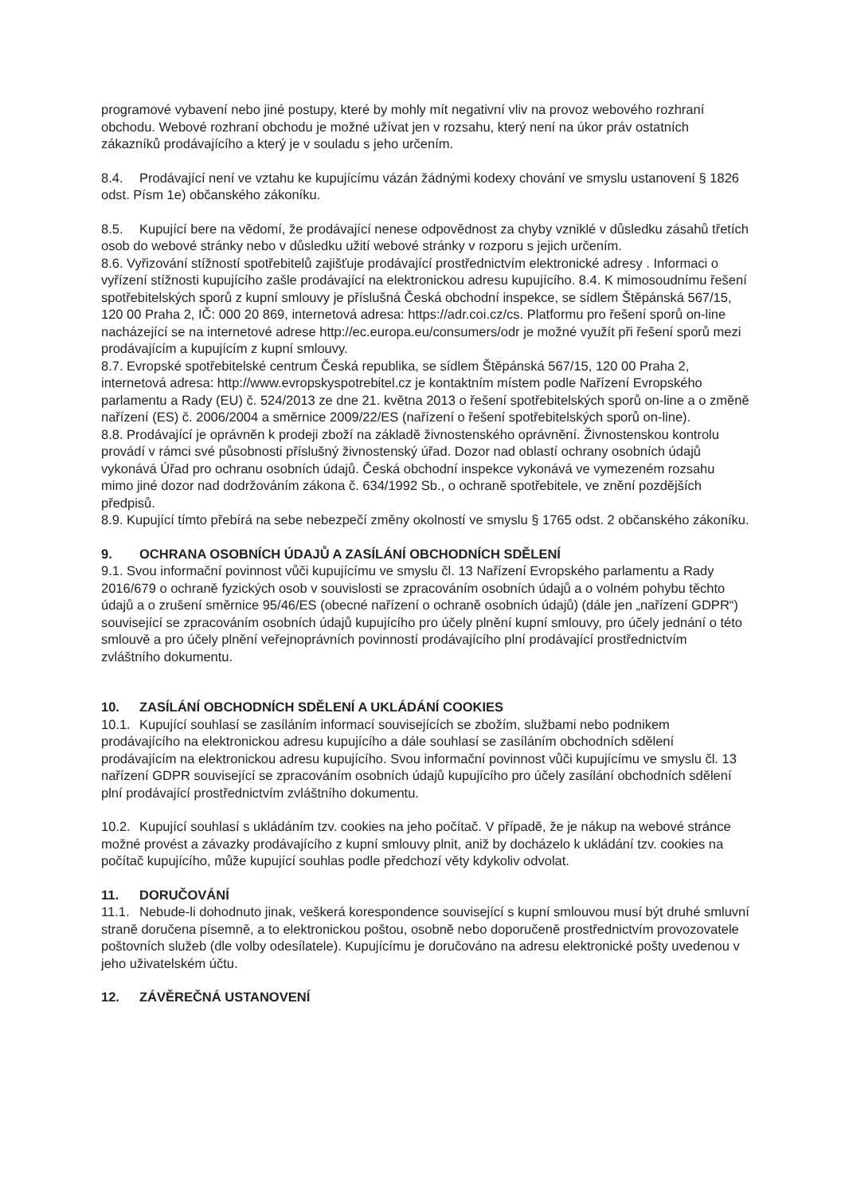programové vybavení nebo jiné postupy, které by mohly mít negativní vliv na provoz webového rozhraní obchodu. Webové rozhraní obchodu je možné užívat jen v rozsahu, který není na úkor práv ostatních zákazníků prodávajícího a který je v souladu s jeho určením.
8.4. Prodávající není ve vztahu ke kupujícímu vázán žádnými kodexy chování ve smyslu ustanovení § 1826 odst. Písm 1e) občanského zákoníku.
8.5. Kupující bere na vědomí, že prodávající nenese odpovědnost za chyby vzniklé v důsledku zásahů třetích osob do webové stránky nebo v důsledku užití webové stránky v rozporu s jejich určením.
8.6. Vyřizování stížností spotřebitelů zajišťuje prodávající prostřednictvím elektronické adresy . Informaci o vyřízení stížnosti kupujícího zašle prodávající na elektronickou adresu kupujícího. 8.4. K mimosoudnímu řešení spotřebitelských sporů z kupní smlouvy je příslušná Česká obchodní inspekce, se sídlem Štěpánská 567/15, 120 00 Praha 2, IČ: 000 20 869, internetová adresa: https://adr.coi.cz/cs. Platformu pro řešení sporů on-line nacházející se na internetové adrese http://ec.europa.eu/consumers/odr je možné využít při řešení sporů mezi prodávajícím a kupujícím z kupní smlouvy.
8.7. Evropské spotřebitelské centrum Česká republika, se sídlem Štěpánská 567/15, 120 00 Praha 2, internetová adresa: http://www.evropskyspotrebitel.cz je kontaktním místem podle Nařízení Evropského parlamentu a Rady (EU) č. 524/2013 ze dne 21. května 2013 o řešení spotřebitelských sporů on-line a o změně nařízení (ES) č. 2006/2004 a směrnice 2009/22/ES (nařízení o řešení spotřebitelských sporů on-line).
8.8. Prodávající je oprávněn k prodeji zboží na základě živnostenského oprávnění. Živnostenskou kontrolu provádí v rámci své působnosti příslušný živnostenský úřad. Dozor nad oblastí ochrany osobních údajů vykonává Úřad pro ochranu osobních údajů. Česká obchodní inspekce vykonává ve vymezeném rozsahu mimo jiné dozor nad dodržováním zákona č. 634/1992 Sb., o ochraně spotřebitele, ve znění pozdějších předpisů.
8.9. Kupující tímto přebírá na sebe nebezpečí změny okolností ve smyslu § 1765 odst. 2 občanského zákoníku.
9. OCHRANA OSOBNÍCH ÚDAJŮ A ZASÍLÁNÍ OBCHODNÍCH SDĚLENÍ
9.1. Svou informační povinnost vůči kupujícímu ve smyslu čl. 13 Nařízení Evropského parlamentu a Rady 2016/679 o ochraně fyzických osob v souvislosti se zpracováním osobních údajů a o volném pohybu těchto údajů a o zrušení směrnice 95/46/ES (obecné nařízení o ochraně osobních údajů) (dále jen „nařízení GDPR“) související se zpracováním osobních údajů kupujícího pro účely plnění kupní smlouvy, pro účely jednání o této smlouvě a pro účely plnění veřejnoprávních povinností prodávajícího plní prodávající prostřednictvím zvláštního dokumentu.
10. ZASÍLÁNÍ OBCHODNÍCH SDĚLENÍ A UKLÁDÁNÍ COOKIES
10.1. Kupující souhlasí se zasíláním informací souvisejících se zbožím, službami nebo podnikem prodávajícího na elektronickou adresu kupujícího a dále souhlasí se zasíláním obchodních sdělení prodávajícím na elektronickou adresu kupujícího. Svou informační povinnost vůči kupujícímu ve smyslu čl. 13 nařízení GDPR související se zpracováním osobních údajů kupujícího pro účely zasílání obchodních sdělení plní prodávající prostřednictvím zvláštního dokumentu.
10.2. Kupující souhlasí s ukládáním tzv. cookies na jeho počítač. V případě, že je nákup na webové stránce možné provést a závazky prodávajícího z kupní smlouvy plnit, aniž by docházelo k ukládání tzv. cookies na počítač kupujícího, může kupující souhlas podle předchozí věty kdykoliv odvolat.
11. DORUČOVÁNÍ
11.1. Nebude-li dohodnuto jinak, veškerá korespondence související s kupní smlouvou musí být druhé smluvní straně doručena písemně, a to elektronickou poštou, osobně nebo doporučeně prostřednictvím provozovatele poštovních služeb (dle volby odesílatele). Kupujícímu je doručováno na adresu elektronické pošty uvedenou v jeho uživatelském účtu.
12. ZÁVĚREČNÁ USTANOVENÍ